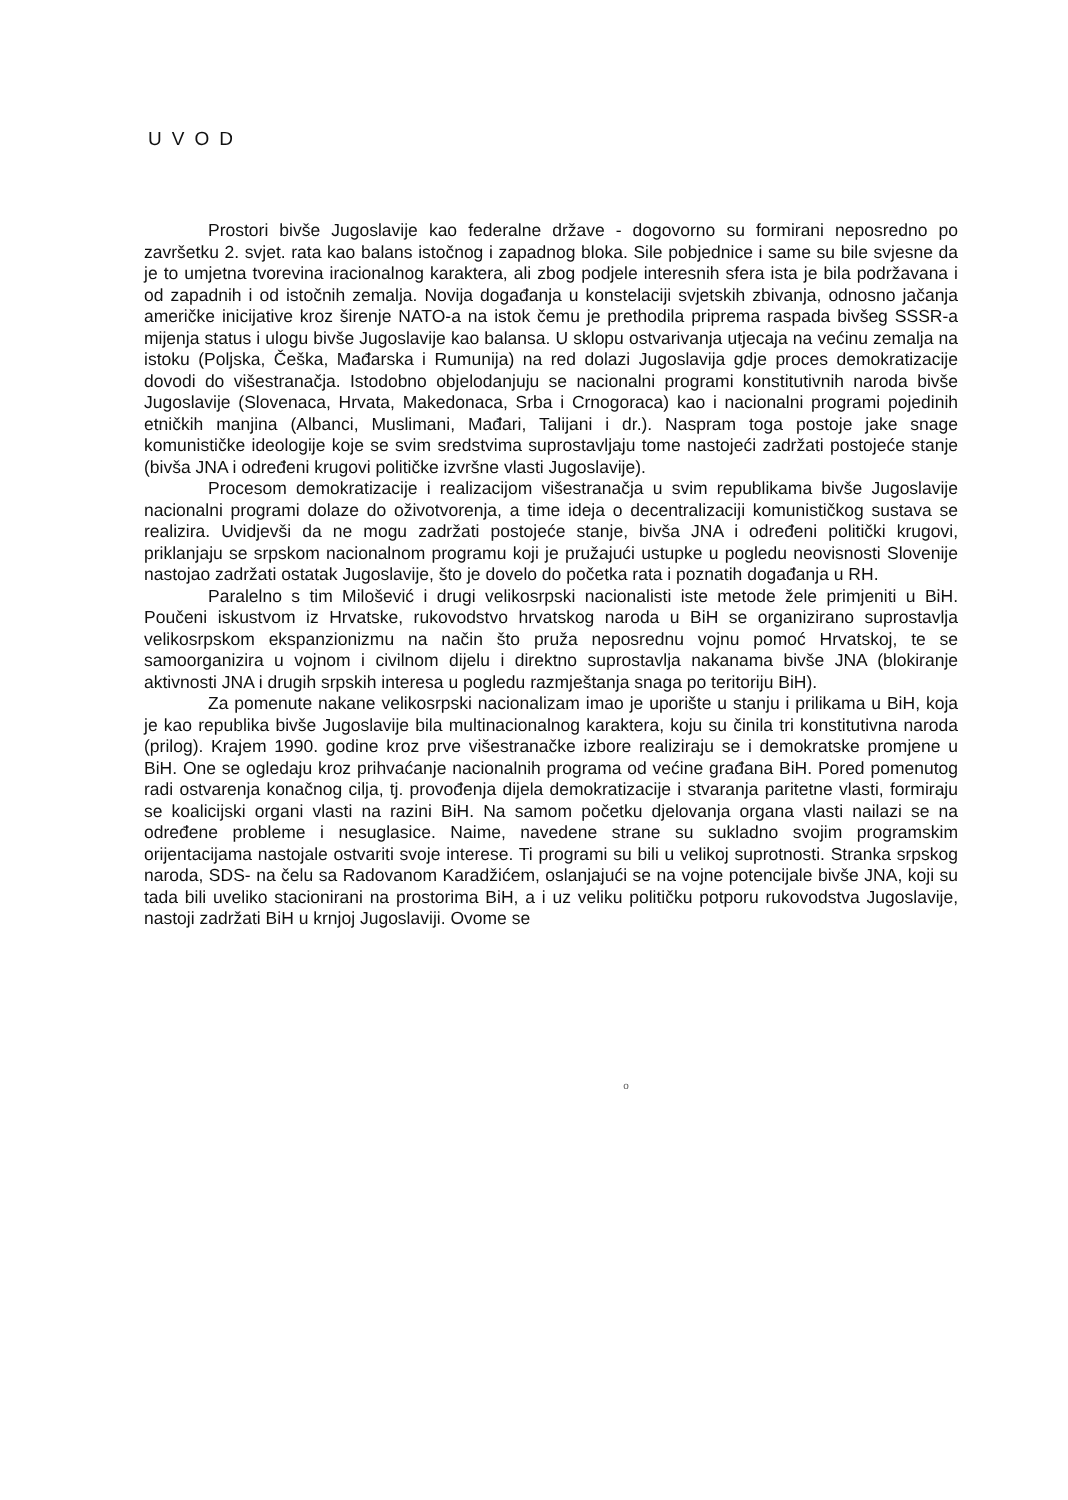UVOD
Prostori bivše Jugoslavije kao federalne države - dogovorno su formirani neposredno po završetku 2. svjet. rata kao balans istočnog i zapadnog bloka. Sile pobjednice i same su bile svjesne da je to umjetna tvorevina iracionalnog karaktera, ali zbog podjele interesnih sfera ista je bila podržavana i od zapadnih i od istočnih zemalja. Novija događanja u konstelaciji svjetskih zbivanja, odnosno jačanja američke inicijative kroz širenje NATO-a na istok čemu je prethodila priprema raspada bivšeg SSSR-a mijenja status i ulogu bivše Jugoslavije kao balansa. U sklopu ostvarivanja utjecaja na većinu zemalja na istoku (Poljska, Češka, Mađarska i Rumunija) na red dolazi Jugoslavija gdje proces demokratizacije dovodi do višestranačja. Istodobno objelodanjuju se nacionalni programi konstitutivnih naroda bivše Jugoslavije (Slovenaca, Hrvata, Makedonaca, Srba i Crnogoraca) kao i nacionalni programi pojedinih etničkih manjina (Albanci, Muslimani, Mađari, Talijani i dr.). Naspram toga postoje jake snage komunističke ideologije koje se svim sredstvima suprostavljaju tome nastojeći zadržati postojeće stanje (bivša JNA i određeni krugovi političke izvršne vlasti Jugoslavije).
Procesom demokratizacije i realizacijom višestranačja u svim republikama bivše Jugoslavije nacionalni programi dolaze do oživotvorenja, a time ideja o decentralizaciji komunističkog sustava se realizira. Uvidjevši da ne mogu zadržati postojeće stanje, bivša JNA i određeni politički krugovi, priklanjaju se srpskom nacionalnom programu koji je pružajući ustupke u pogledu neovisnosti Slovenije nastojao zadržati ostatak Jugoslavije, što je dovelo do početka rata i poznatih događanja u RH.
Paralelno s tim Milošević i drugi velikosrpski nacionalisti iste metode žele primjeniti u BiH. Poučeni iskustvom iz Hrvatske, rukovodstvo hrvatskog naroda u BiH se organizirano suprostavlja velikosrpskom ekspanzionizmu na način što pruža neposrednu vojnu pomoć Hrvatskoj, te se samoorganizira u vojnom i civilnom dijelu i direktno suprostavlja nakanama bivše JNA (blokiranje aktivnosti JNA i drugih srpskih interesa u pogledu razmještanja snaga po teritoriju BiH).
Za pomenute nakane velikosrpski nacionalizam imao je uporište u stanju i prilikama u BiH, koja je kao republika bivše Jugoslavije bila multinacionalnog karaktera, koju su činila tri konstitutivna naroda (prilog). Krajem 1990. godine kroz prve višestranačke izbore realiziraju se i demokratske promjene u BiH. One se ogledaju kroz prihvaćanje nacionalnih programa od većine građana BiH. Pored pomenutog radi ostvarenja konačnog cilja, tj. provođenja dijela demokratizacije i stvaranja paritetne vlasti, formiraju se koalicijski organi vlasti na razini BiH. Na samom početku djelovanja organa vlasti nailazi se na određene probleme i nesuglasice. Naime, navedene strane su sukladno svojim programskim orijentacijama nastojale ostvariti svoje interese. Ti programi su bili u velikoj suprotnosti. Stranka srpskog naroda, SDS- na čelu sa Radovanom Karadžićem, oslanjajući se na vojne potencijale bivše JNA, koji su tada bili uveliko stacionirani na prostorima BiH, a i uz veliku političku potporu rukovodstva Jugoslavije, nastoji zadržati BiH u krnjoj Jugoslaviji. Ovome se
o